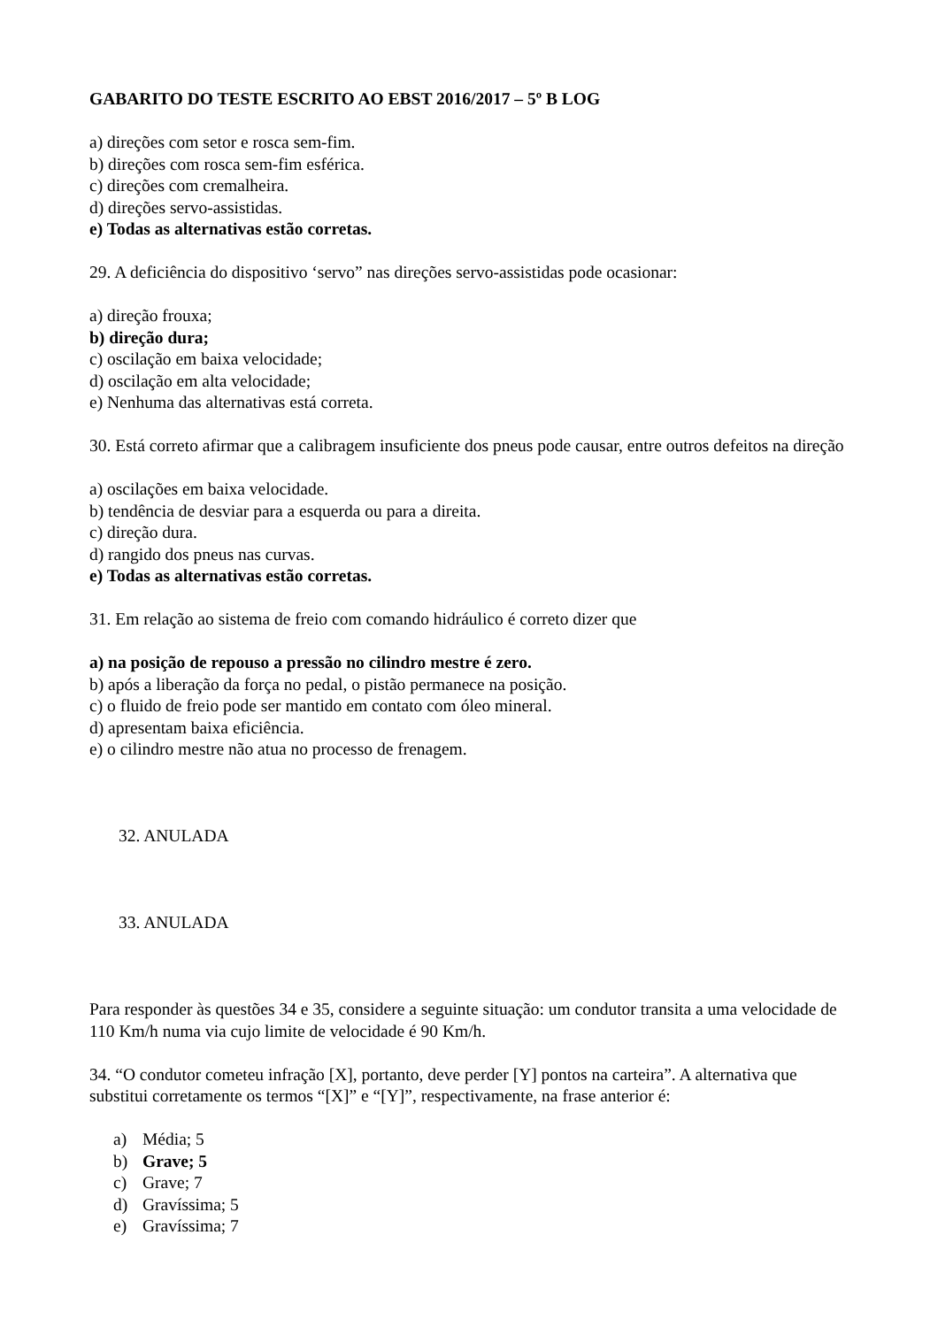GABARITO DO TESTE ESCRITO AO EBST 2016/2017 – 5º B LOG
a) direções com setor e rosca sem-fim.
b) direções com rosca sem-fim esférica.
c) direções com cremalheira.
d) direções servo-assistidas.
e) Todas as alternativas estão corretas.
29. A deficiência do dispositivo ‘servo” nas direções servo-assistidas pode ocasionar:
a) direção frouxa;
b) direção dura;
c) oscilação em baixa velocidade;
d) oscilação em alta velocidade;
e) Nenhuma das alternativas está correta.
30. Está correto afirmar que a calibragem insuficiente dos pneus pode causar, entre outros defeitos na direção
a) oscilações em baixa velocidade.
b) tendência de desviar para a esquerda ou para a direita.
c) direção dura.
d) rangido dos pneus nas curvas.
e) Todas as alternativas estão corretas.
31. Em relação ao sistema de freio com comando hidráulico é correto dizer que
a) na posição de repouso a pressão no cilindro mestre é zero.
b) após a liberação da força no pedal, o pistão permanece na posição.
c) o fluido de freio pode ser mantido em contato com óleo mineral.
d) apresentam baixa eficiência.
e) o cilindro mestre não atua no processo de frenagem.
32. ANULADA
33. ANULADA
Para responder às questões 34 e 35, considere a seguinte situação: um condutor transita a uma velocidade de 110 Km/h numa via cujo limite de velocidade é 90 Km/h.
34. “O condutor cometeu infração [X], portanto, deve perder [Y] pontos na carteira”. A alternativa que substitui corretamente os termos “[X]” e “[Y]”, respectivamente, na frase anterior é:
a) Média; 5
b) Grave; 5
c) Grave; 7
d) Gravíssima; 5
e) Gravíssima; 7